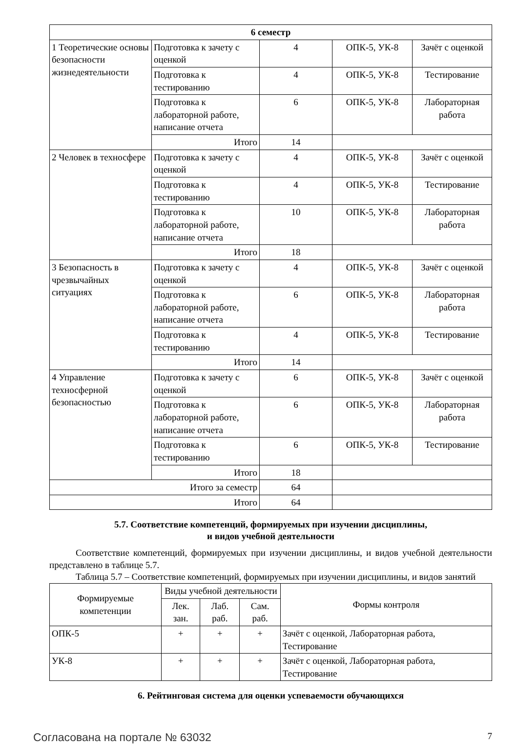| 6 семестр | | | | |
| 1 Теоретические основы безопасности жизнедеятельности | Подготовка к зачету с оценкой | 4 | ОПК-5, УК-8 | Зачёт с оценкой |
| | Подготовка к тестированию | 4 | ОПК-5, УК-8 | Тестирование |
| | Подготовка к лабораторной работе, написание отчета | 6 | ОПК-5, УК-8 | Лабораторная работа |
| | Итого | 14 | | |
| 2 Человек в техносфере | Подготовка к зачету с оценкой | 4 | ОПК-5, УК-8 | Зачёт с оценкой |
| | Подготовка к тестированию | 4 | ОПК-5, УК-8 | Тестирование |
| | Подготовка к лабораторной работе, написание отчета | 10 | ОПК-5, УК-8 | Лабораторная работа |
| | Итого | 18 | | |
| 3 Безопасность в чрезвычайных ситуациях | Подготовка к зачету с оценкой | 4 | ОПК-5, УК-8 | Зачёт с оценкой |
| | Подготовка к лабораторной работе, написание отчета | 6 | ОПК-5, УК-8 | Лабораторная работа |
| | Подготовка к тестированию | 4 | ОПК-5, УК-8 | Тестирование |
| | Итого | 14 | | |
| 4 Управление техносферной безопасностью | Подготовка к зачету с оценкой | 6 | ОПК-5, УК-8 | Зачёт с оценкой |
| | Подготовка к лабораторной работе, написание отчета | 6 | ОПК-5, УК-8 | Лабораторная работа |
| | Подготовка к тестированию | 6 | ОПК-5, УК-8 | Тестирование |
| | Итого | 18 | | |
| Итого за семестр | | 64 | | |
| Итого | | 64 | | |
5.7. Соответствие компетенций, формируемых при изучении дисциплины,
и видов учебной деятельности
Соответствие компетенций, формируемых при изучении дисциплины, и видов учебной деятельности представлено в таблице 5.7.
Таблица 5.7 – Соответствие компетенций, формируемых при изучении дисциплины, и видов занятий
| Формируемые компетенции | Виды учебной деятельности | | | Формы контроля |
| --- | --- | --- | --- | --- |
| | Лек. зан. | Лаб. раб. | Сам. раб. | |
| ОПК-5 | + | + | + | Зачёт с оценкой, Лабораторная работа, Тестирование |
| УК-8 | + | + | + | Зачёт с оценкой, Лабораторная работа, Тестирование |
6. Рейтинговая система для оценки успеваемости обучающихся
Согласована на портале № 63032 7